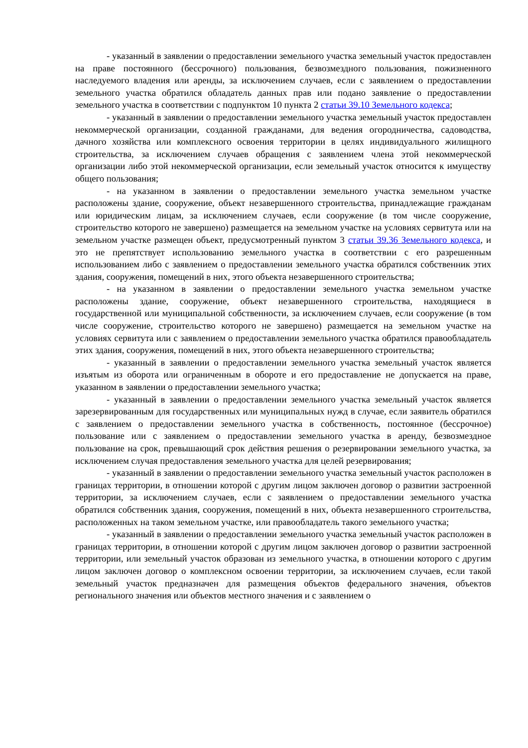- указанный в заявлении о предоставлении земельного участка земельный участок предоставлен на праве постоянного (бессрочного) пользования, безвозмездного пользования, пожизненного наследуемого владения или аренды, за исключением случаев, если с заявлением о предоставлении земельного участка обратился обладатель данных прав или подано заявление о предоставлении земельного участка в соответствии с подпунктом 10 пункта 2 статьи 39.10 Земельного кодекса;
- указанный в заявлении о предоставлении земельного участка земельный участок предоставлен некоммерческой организации, созданной гражданами, для ведения огородничества, садоводства, дачного хозяйства или комплексного освоения территории в целях индивидуального жилищного строительства, за исключением случаев обращения с заявлением члена этой некоммерческой организации либо этой некоммерческой организации, если земельный участок относится к имуществу общего пользования;
- на указанном в заявлении о предоставлении земельного участка земельном участке расположены здание, сооружение, объект незавершенного строительства, принадлежащие гражданам или юридическим лицам, за исключением случаев, если сооружение (в том числе сооружение, строительство которого не завершено) размещается на земельном участке на условиях сервитута или на земельном участке размещен объект, предусмотренный пунктом 3 статьи 39.36 Земельного кодекса, и это не препятствует использованию земельного участка в соответствии с его разрешенным использованием либо с заявлением о предоставлении земельного участка обратился собственник этих здания, сооружения, помещений в них, этого объекта незавершенного строительства;
- на указанном в заявлении о предоставлении земельного участка земельном участке расположены здание, сооружение, объект незавершенного строительства, находящиеся в государственной или муниципальной собственности, за исключением случаев, если сооружение (в том числе сооружение, строительство которого не завершено) размещается на земельном участке на условиях сервитута или с заявлением о предоставлении земельного участка обратился правообладатель этих здания, сооружения, помещений в них, этого объекта незавершенного строительства;
- указанный в заявлении о предоставлении земельного участка земельный участок является изъятым из оборота или ограниченным в обороте и его предоставление не допускается на праве, указанном в заявлении о предоставлении земельного участка;
- указанный в заявлении о предоставлении земельного участка земельный участок является зарезервированным для государственных или муниципальных нужд в случае, если заявитель обратился с заявлением о предоставлении земельного участка в собственность, постоянное (бессрочное) пользование или с заявлением о предоставлении земельного участка в аренду, безвозмездное пользование на срок, превышающий срок действия решения о резервировании земельного участка, за исключением случая предоставления земельного участка для целей резервирования;
- указанный в заявлении о предоставлении земельного участка земельный участок расположен в границах территории, в отношении которой с другим лицом заключен договор о развитии застроенной территории, за исключением случаев, если с заявлением о предоставлении земельного участка обратился собственник здания, сооружения, помещений в них, объекта незавершенного строительства, расположенных на таком земельном участке, или правообладатель такого земельного участка;
- указанный в заявлении о предоставлении земельного участка земельный участок расположен в границах территории, в отношении которой с другим лицом заключен договор о развитии застроенной территории, или земельный участок образован из земельного участка, в отношении которого с другим лицом заключен договор о комплексном освоении территории, за исключением случаев, если такой земельный участок предназначен для размещения объектов федерального значения, объектов регионального значения или объектов местного значения и с заявлением о